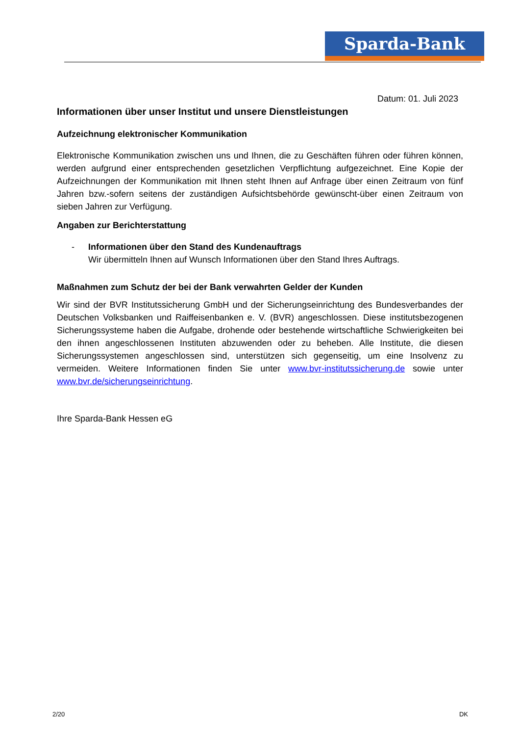Sparda-Bank
Datum: 01. Juli 2023
Informationen über unser Institut und unsere Dienstleistungen
Aufzeichnung elektronischer Kommunikation
Elektronische Kommunikation zwischen uns und Ihnen, die zu Geschäften führen oder führen können, werden aufgrund einer entsprechenden gesetzlichen Verpflichtung aufgezeichnet. Eine Kopie der Aufzeichnungen der Kommunikation mit Ihnen steht Ihnen auf Anfrage über einen Zeitraum von fünf Jahren bzw.-sofern seitens der zuständigen Aufsichtsbehörde gewünscht-über einen Zeitraum von sieben Jahren zur Verfügung.
Angaben zur Berichterstattung
- Informationen über den Stand des Kundenauftrags
Wir übermitteln Ihnen auf Wunsch Informationen über den Stand Ihres Auftrags.
Maßnahmen zum Schutz der bei der Bank verwahrten Gelder der Kunden
Wir sind der BVR Institutssicherung GmbH und der Sicherungseinrichtung des Bundesverbandes der Deutschen Volksbanken und Raiffeisenbanken e. V. (BVR) angeschlossen. Diese institutsbezogenen Sicherungssysteme haben die Aufgabe, drohende oder bestehende wirtschaftliche Schwierigkeiten bei den ihnen angeschlossenen Instituten abzuwenden oder zu beheben. Alle Institute, die diesen Sicherungssystemen angeschlossen sind, unterstützen sich gegenseitig, um eine Insolvenz zu vermeiden. Weitere Informationen finden Sie unter www.bvr-institutssicherung.de sowie unter www.bvr.de/sicherungseinrichtung.
Ihre Sparda-Bank Hessen eG
2/20 DK